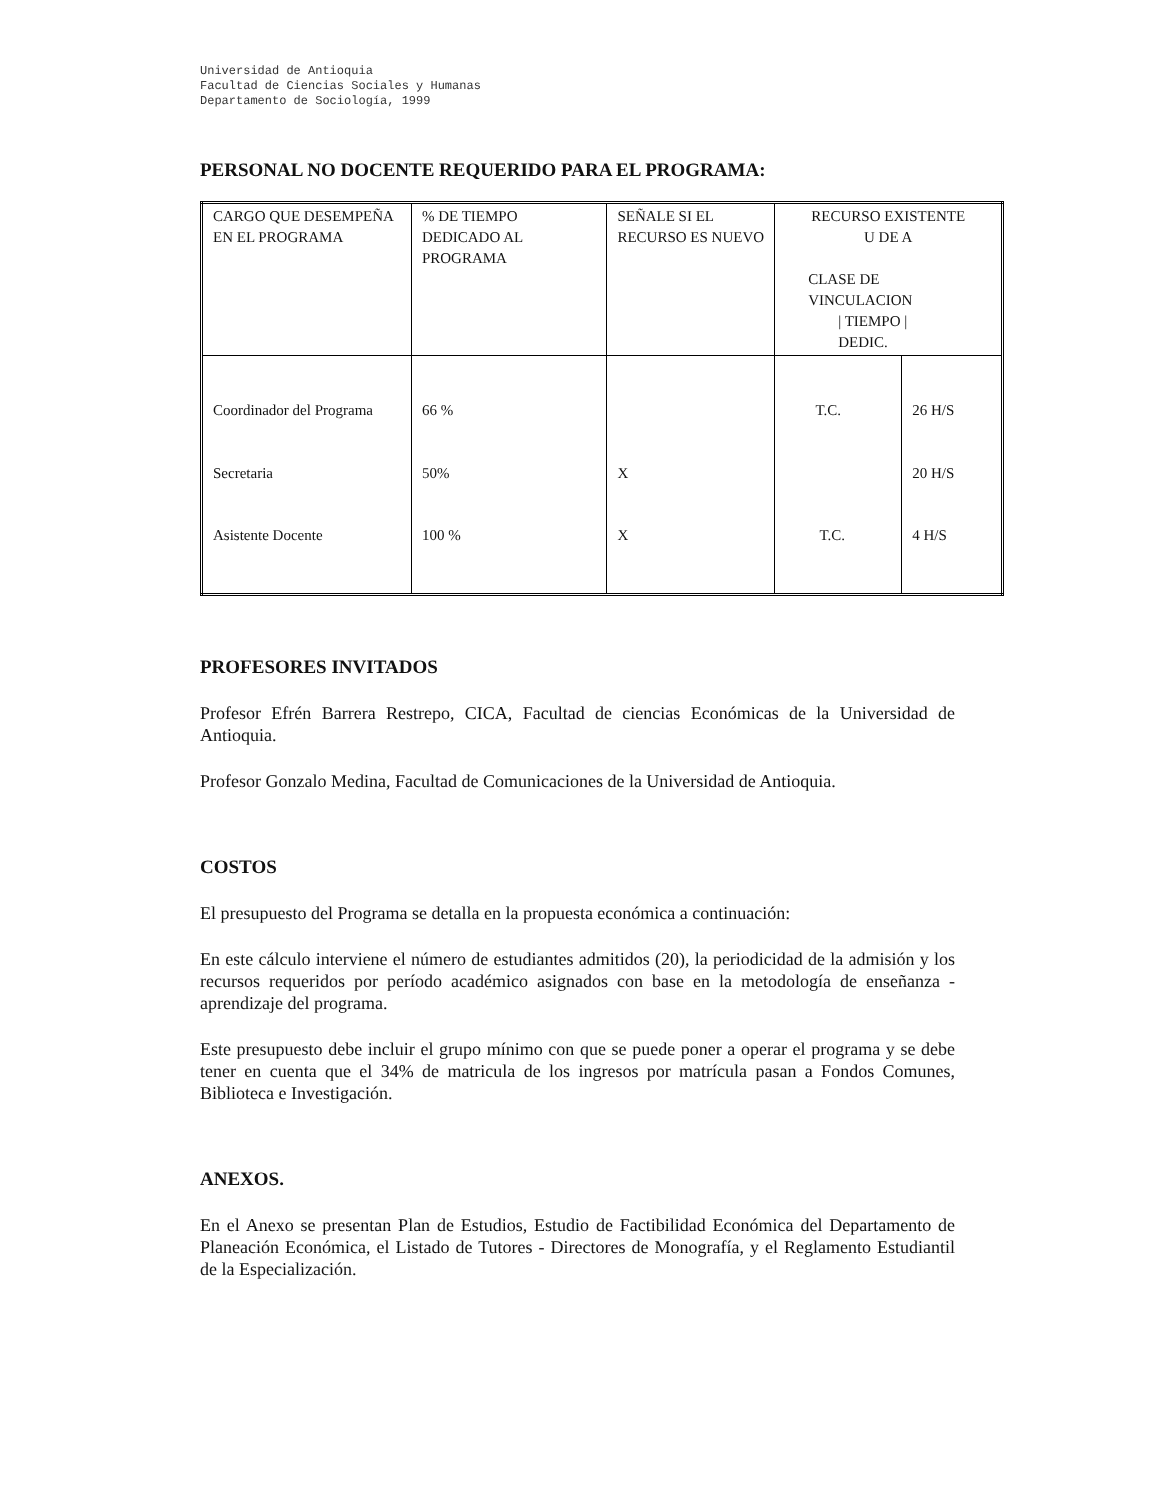Universidad de Antioquia
Facultad de Ciencias Sociales y Humanas
Departamento de Sociología, 1999
PERSONAL NO DOCENTE REQUERIDO PARA EL PROGRAMA:
| CARGO QUE DESEMPEÑA EN EL PROGRAMA | % DE TIEMPO DEDICADO AL PROGRAMA | SEÑALE SI EL RECURSO ES NUEVO | RECURSO EXISTENTE U DE A CLASE DE VINCULACION / TIEMPO / DEDIC. | |
| Coordinador del Programa | 66 % | | T.C. | 26 H/S |
| Secretaria | 50% | X | | 20 H/S |
| Asistente Docente | 100 % | X | T.C. | 4 H/S |
PROFESORES INVITADOS
Profesor Efrén Barrera Restrepo, CICA, Facultad de ciencias Económicas de la Universidad de Antioquia.
Profesor Gonzalo Medina, Facultad de Comunicaciones de la Universidad de Antioquia.
COSTOS
El presupuesto del Programa se detalla en la propuesta económica a continuación:
En este cálculo interviene el número de estudiantes admitidos (20), la periodicidad de la admisión y los recursos requeridos por período académico asignados con base en la metodología de enseñanza - aprendizaje del programa.
Este presupuesto debe incluir el grupo mínimo con que se puede poner a operar el programa y se debe tener en cuenta que el 34% de matricula de los ingresos por matrícula pasan a Fondos Comunes, Biblioteca e Investigación.
ANEXOS.
En el Anexo se presentan Plan de Estudios, Estudio de Factibilidad Económica del Departamento de Planeación Económica, el Listado de Tutores - Directores de Monografía, y el Reglamento Estudiantil de la Especialización.